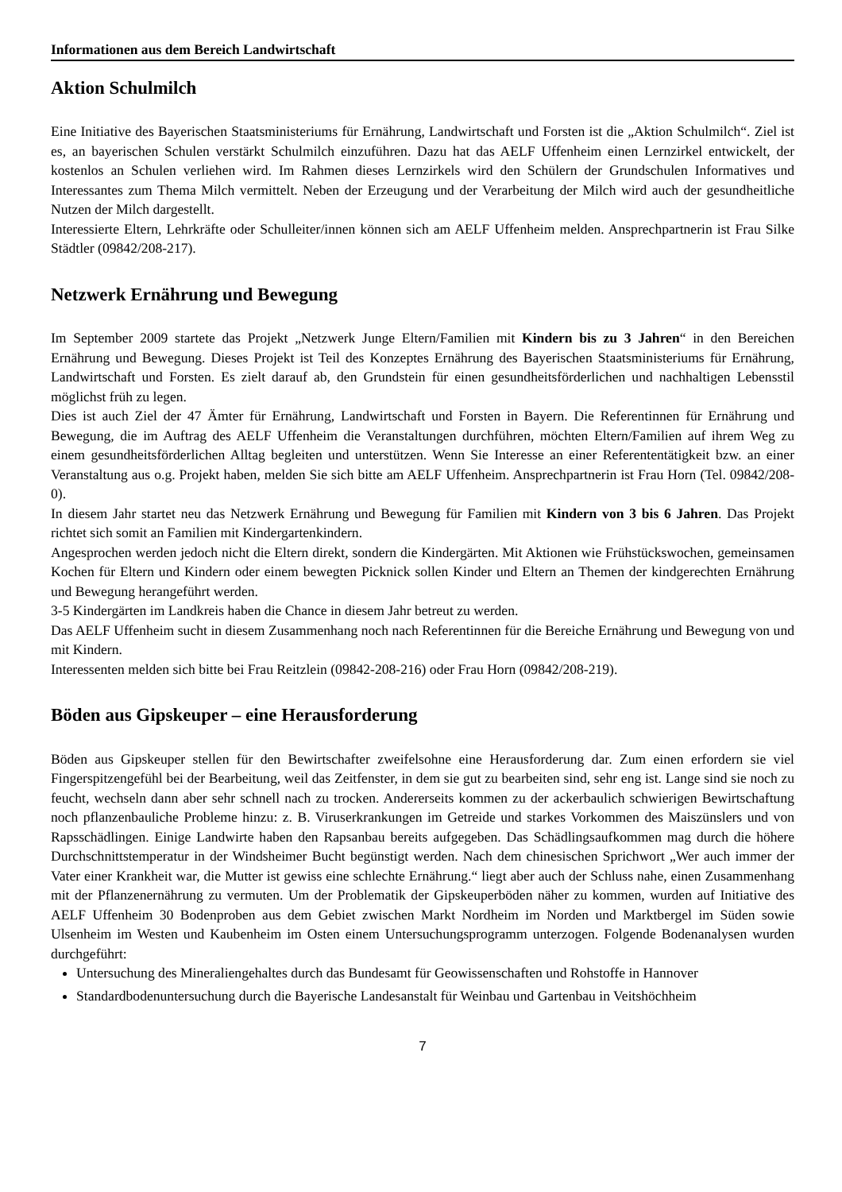Informationen aus dem Bereich Landwirtschaft
Aktion Schulmilch
Eine Initiative des Bayerischen Staatsministeriums für Ernährung, Landwirtschaft und Forsten ist die „Aktion Schulmilch“. Ziel ist es, an bayerischen Schulen verstärkt Schulmilch einzuführen. Dazu hat das AELF Uffenheim einen Lernzirkel entwickelt, der kostenlos an Schulen verliehen wird. Im Rahmen dieses Lernzirkels wird den Schülern der Grundschulen Informatives und Interessantes zum Thema Milch vermittelt. Neben der Erzeugung und der Verarbeitung der Milch wird auch der gesundheitliche Nutzen der Milch dargestellt.
Interessierte Eltern, Lehrkräfte oder Schulleiter/innen können sich am AELF Uffenheim melden. Ansprechpartnerin ist Frau Silke Städtler (09842/208-217).
Netzwerk Ernährung und Bewegung
Im September 2009 startete das Projekt „Netzwerk Junge Eltern/Familien mit Kindern bis zu 3 Jahren“ in den Bereichen Ernährung und Bewegung. Dieses Projekt ist Teil des Konzeptes Ernährung des Bayerischen Staatsministeriums für Ernährung, Landwirtschaft und Forsten. Es zielt darauf ab, den Grundstein für einen gesundheitsförderlichen und nachhaltigen Lebensstil möglichst früh zu legen.
Dies ist auch Ziel der 47 Ämter für Ernährung, Landwirtschaft und Forsten in Bayern. Die Referentinnen für Ernährung und Bewegung, die im Auftrag des AELF Uffenheim die Veranstaltungen durchführen, möchten Eltern/Familien auf ihrem Weg zu einem gesundheitsförderlichen Alltag begleiten und unterstützen. Wenn Sie Interesse an einer Referententätigkeit bzw. an einer Veranstaltung aus o.g. Projekt haben, melden Sie sich bitte am AELF Uffenheim. Ansprechpartnerin ist Frau Horn (Tel. 09842/208-0).
In diesem Jahr startet neu das Netzwerk Ernährung und Bewegung für Familien mit Kindern von 3 bis 6 Jahren. Das Projekt richtet sich somit an Familien mit Kindergartenkindern.
Angesprochen werden jedoch nicht die Eltern direkt, sondern die Kindergärten. Mit Aktionen wie Frühstückswochen, gemeinsamen Kochen für Eltern und Kindern oder einem bewegten Picknick sollen Kinder und Eltern an Themen der kindgerechten Ernährung und Bewegung herangeführt werden.
3-5 Kindergärten im Landkreis haben die Chance in diesem Jahr betreut zu werden.
Das AELF Uffenheim sucht in diesem Zusammenhang noch nach Referentinnen für die Bereiche Ernährung und Bewegung von und mit Kindern.
Interessenten melden sich bitte bei Frau Reitzlein (09842-208-216) oder Frau Horn (09842/208-219).
Böden aus Gipskeuper – eine Herausforderung
Böden aus Gipskeuper stellen für den Bewirtschafter zweifelsohne eine Herausforderung dar. Zum einen erfordern sie viel Fingerspitzengefühl bei der Bearbeitung, weil das Zeitfenster, in dem sie gut zu bearbeiten sind, sehr eng ist. Lange sind sie noch zu feucht, wechseln dann aber sehr schnell nach zu trocken. Andererseits kommen zu der ackerbaulich schwierigen Bewirtschaftung noch pflanzenbauliche Probleme hinzu: z. B. Viruserkrankungen im Getreide und starkes Vorkommen des Maiszünslers und von Rapsschädlingen. Einige Landwirte haben den Rapsanbau bereits aufgegeben. Das Schädlingsaufkommen mag durch die höhere Durchschnittstemperatur in der Windsheimer Bucht begünstigt werden. Nach dem chinesischen Sprichwort „Wer auch immer der Vater einer Krankheit war, die Mutter ist gewiss eine schlechte Ernährung.“ liegt aber auch der Schluss nahe, einen Zusammenhang mit der Pflanzenernährung zu vermuten. Um der Problematik der Gipskeuperböden näher zu kommen, wurden auf Initiative des AELF Uffenheim 30 Bodenproben aus dem Gebiet zwischen Markt Nordheim im Norden und Marktbergel im Süden sowie Ulsenheim im Westen und Kaubenheim im Osten einem Untersuchungsprogramm unterzogen. Folgende Bodenanalysen wurden durchgeführt:
Untersuchung des Mineraliengehaltes durch das Bundesamt für Geowissenschaften und Rohstoffe in Hannover
Standardbodenuntersuchung durch die Bayerische Landesanstalt für Weinbau und Gartenbau in Veitshöchheim
7